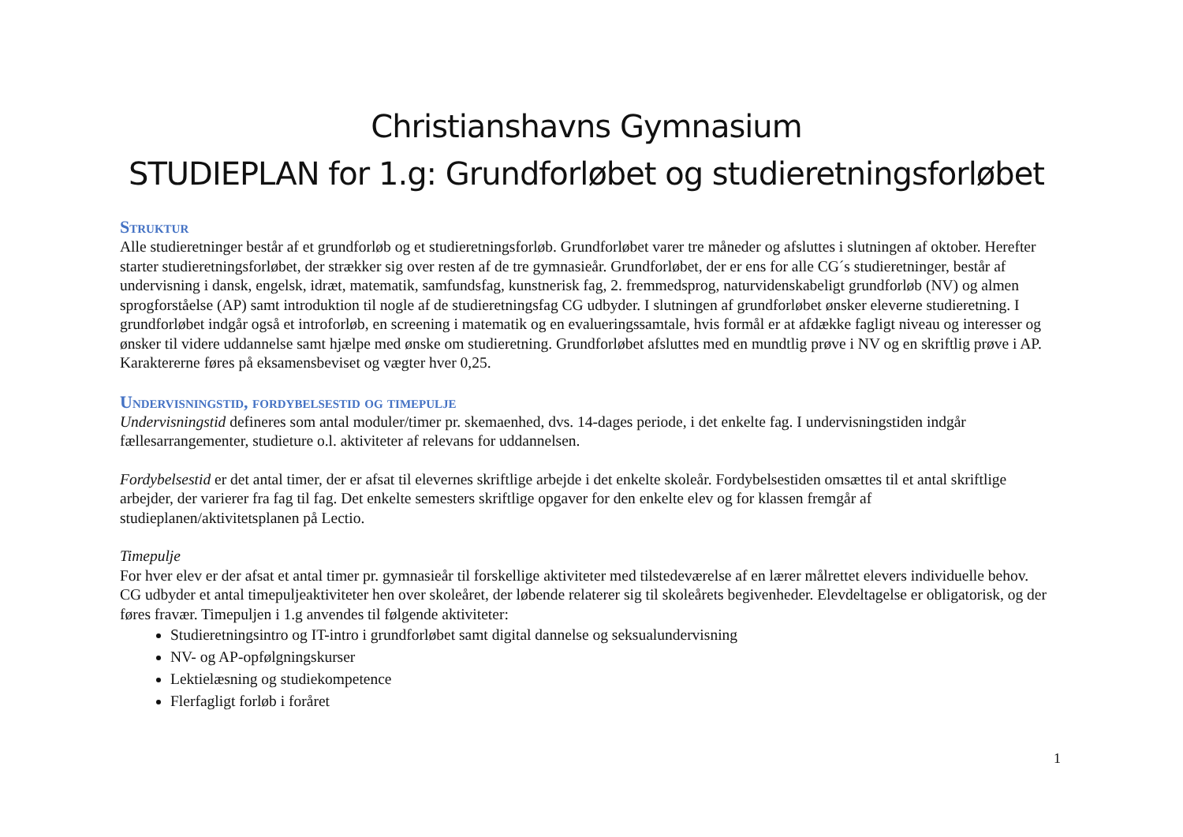Christianshavns Gymnasium
STUDIEPLAN for 1.g: Grundforløbet og studieretningsforløbet
Struktur
Alle studieretninger består af et grundforløb og et studieretningsforløb. Grundforløbet varer tre måneder og afsluttes i slutningen af oktober. Herefter starter studieretningsforløbet, der strækker sig over resten af de tre gymnasieår. Grundforløbet, der er ens for alle CG´s studieretninger, består af undervisning i dansk, engelsk, idræt, matematik, samfundsfag, kunstnerisk fag, 2. fremmedsprog, naturvidenskabeligt grundforløb (NV) og almen sprogforståelse (AP) samt introduktion til nogle af de studieretningsfag CG udbyder. I slutningen af grundforløbet ønsker eleverne studieretning. I grundforløbet indgår også et introforløb, en screening i matematik og en evalueringssamtale, hvis formål er at afdække fagligt niveau og interesser og ønsker til videre uddannelse samt hjælpe med ønske om studieretning. Grundforløbet afsluttes med en mundtlig prøve i NV og en skriftlig prøve i AP. Karaktererne føres på eksamensbeviset og vægter hver 0,25.
Undervisningstid, fordybelsestid og timepulje
Undervisningstid defineres som antal moduler/timer pr. skemaenhed, dvs. 14-dages periode, i det enkelte fag. I undervisningstiden indgår fællesarrangementer, studieture o.l. aktiviteter af relevans for uddannelsen.
Fordybelsestid er det antal timer, der er afsat til elevernes skriftlige arbejde i det enkelte skoleår. Fordybelsestiden omsættes til et antal skriftlige arbejder, der varierer fra fag til fag. Det enkelte semesters skriftlige opgaver for den enkelte elev og for klassen fremgår af studieplanen/aktivitetsplanen på Lectio.
Timepulje
For hver elev er der afsat et antal timer pr. gymnasieår til forskellige aktiviteter med tilstedeværelse af en lærer målrettet elevers individuelle behov. CG udbyder et antal timepuljeaktiviteter hen over skoleåret, der løbende relaterer sig til skoleårets begivenheder. Elevdeltagelse er obligatorisk, og der føres fravær. Timepuljen i 1.g anvendes til følgende aktiviteter:
Studieretningsintro og IT-intro i grundforløbet samt digital dannelse og seksualundervisning
NV- og AP-opfølgningskurser
Lektielæsning og studiekompetence
Flerfagligt forløb i foråret
1